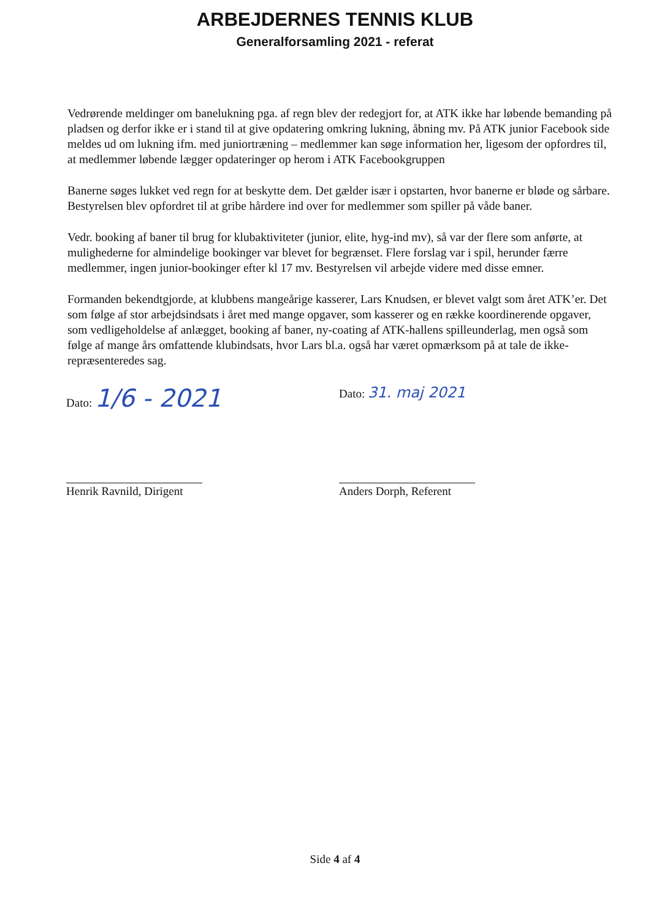ARBEJDERNES TENNIS KLUB
Generalforsamling 2021 - referat
Vedrørende meldinger om banelukning pga. af regn blev der redegjort for, at ATK ikke har løbende bemanding på pladsen og derfor ikke er i stand til at give opdatering omkring lukning, åbning mv. På ATK junior Facebook side meldes ud om lukning ifm. med juniortræning – medlemmer kan søge information her, ligesom der opfordres til, at medlemmer løbende lægger opdateringer op herom i ATK Facebookgruppen
Banerne søges lukket ved regn for at beskytte dem. Det gælder især i opstarten, hvor banerne er bløde og sårbare. Bestyrelsen blev opfordret til at gribe hårdere ind over for medlemmer som spiller på våde baner.
Vedr. booking af baner til brug for klubaktiviteter (junior, elite, hyg-ind mv), så var der flere som anførte, at mulighederne for almindelige bookinger var blevet for begrænset. Flere forslag var i spil, herunder færre medlemmer, ingen junior-bookinger efter kl 17 mv. Bestyrelsen vil arbejde videre med disse emner.
Formanden bekendtgjorde, at klubbens mangeårige kasserer, Lars Knudsen, er blevet valgt som året ATK’er. Det som følge af stor arbejdsindsats i året med mange opgaver, som kasserer og en række koordinerende opgaver, som vedligeholdelse af anlægget, booking af baner, ny-coating af ATK-hallens spilleunderlag, men også som følge af mange års omfattende klubindsats, hvor Lars bl.a. også har været opmærksom på at tale de ikke-repræsenteredes sag.
Dato: 1/6 - 2021
Dato: 31. maj 2021
Henrik Ravnild, Dirigent Anders Dorph, Referent
Side 4 af 4